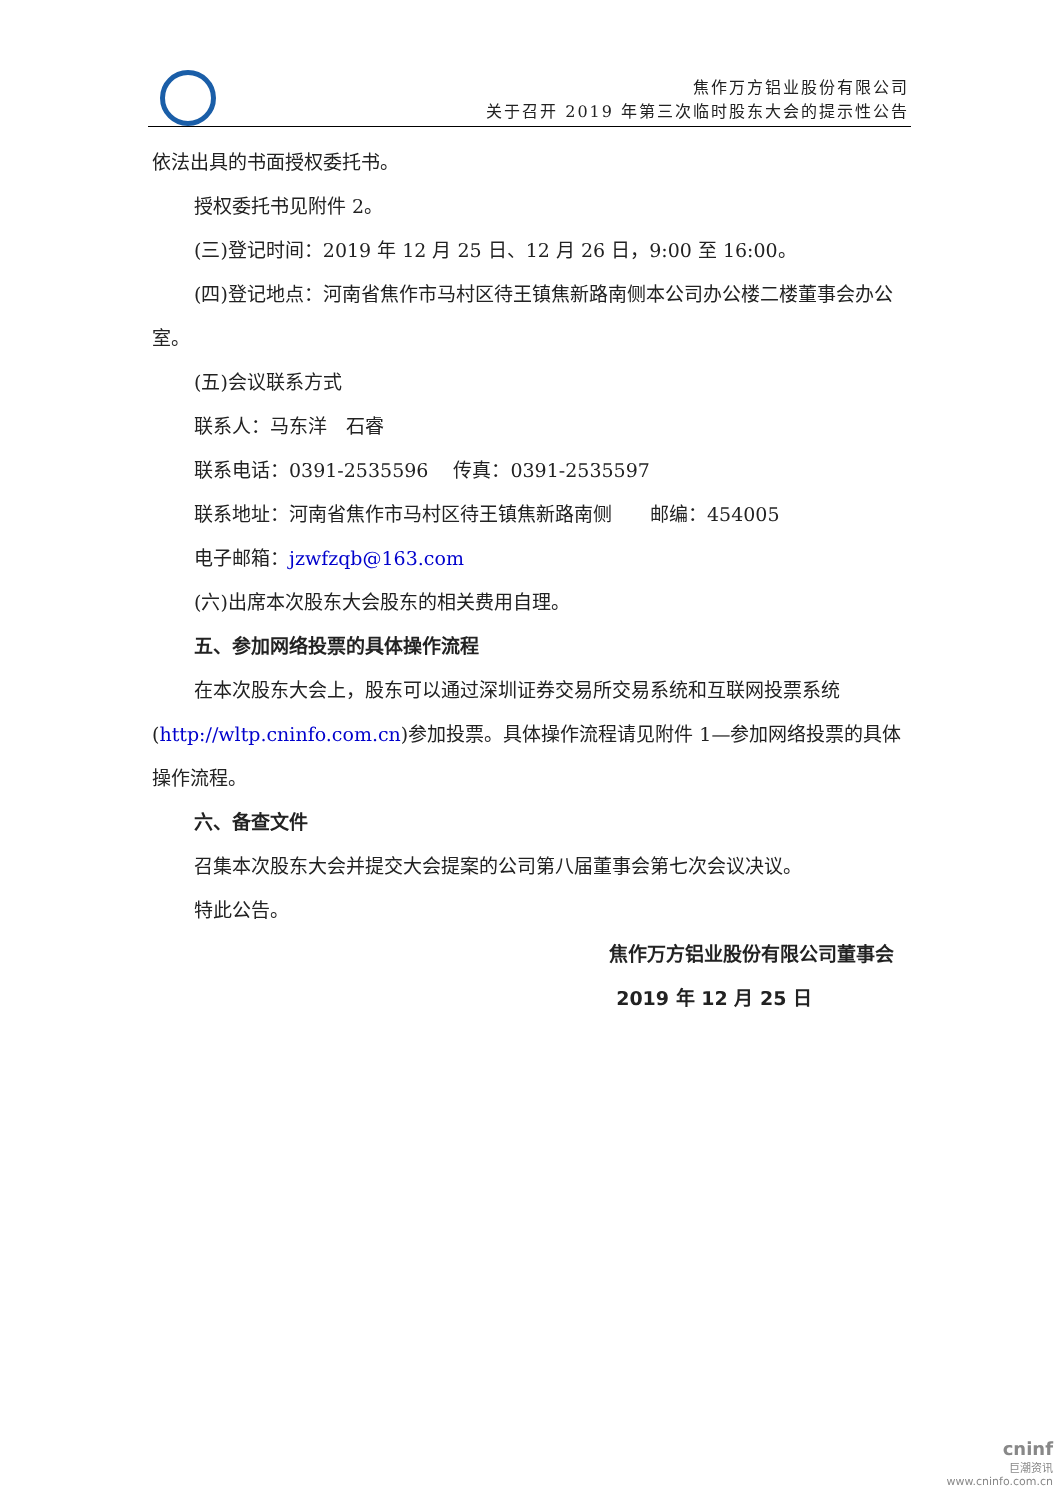焦作万方铝业股份有限公司
关于召开 2019 年第三次临时股东大会的提示性公告
依法出具的书面授权委托书。
授权委托书见附件 2。
(三)登记时间：2019 年 12 月 25 日、12 月 26 日，9:00 至 16:00。
(四)登记地点：河南省焦作市马村区待王镇焦新路南侧本公司办公楼二楼董事会办公室。
(五)会议联系方式
联系人：马东洋　石睿
联系电话：0391-2535596　 传真：0391-2535597
联系地址：河南省焦作市马村区待王镇焦新路南侧　　邮编：454005
电子邮箱：jzwfzqb@163.com
(六)出席本次股东大会股东的相关费用自理。
五、参加网络投票的具体操作流程
在本次股东大会上，股东可以通过深圳证券交易所交易系统和互联网投票系统(http://wltp.cninfo.com.cn)参加投票。具体操作流程请见附件 1—参加网络投票的具体操作流程。
六、备查文件
召集本次股东大会并提交大会提案的公司第八届董事会第七次会议决议。
特此公告。
焦作万方铝业股份有限公司董事会
2019 年 12 月 25 日
cninf
巨潮资讯
www.cninfo.com.cn